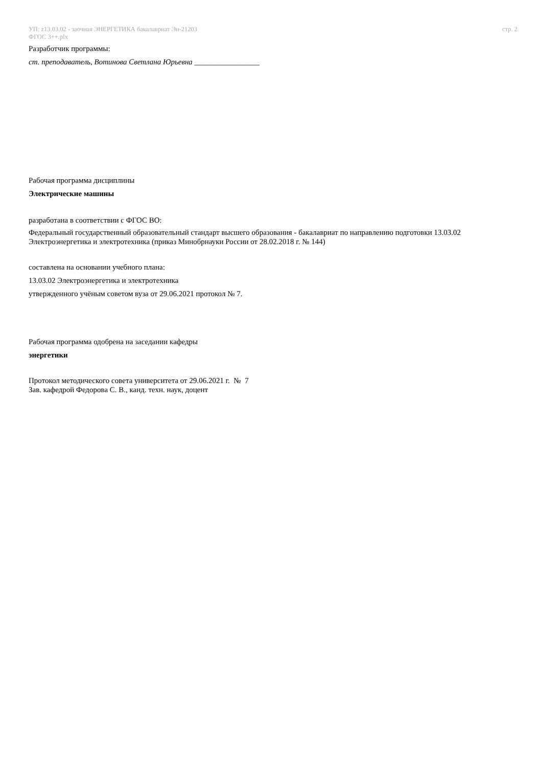УП: z13.03.02 - заочная ЭНЕРГЕТИКА бакалавриат Эн-21203
ФГОС 3++.plx
стр. 2
Разработчик программы:
ст. преподаватель, Вотинова Светлана Юрьевна _________________
Рабочая программа дисциплины
Электрические машины
разработана в соответствии с ФГОС ВО:
Федеральный государственный образовательный стандарт высшего образования - бакалавриат по направлению подготовки 13.03.02 Электроэнергетика и электротехника (приказ Минобрнауки России от 28.02.2018 г. № 144)
составлена на основании учебного плана:
13.03.02 Электроэнергетика и электротехника
утвержденного учёным советом вуза от 29.06.2021 протокол № 7.
Рабочая программа одобрена на заседании кафедры
энергетики
Протокол методического совета университета от 29.06.2021 г. № 7
Зав. кафедрой Федорова С. В., канд. техн. наук, доцент